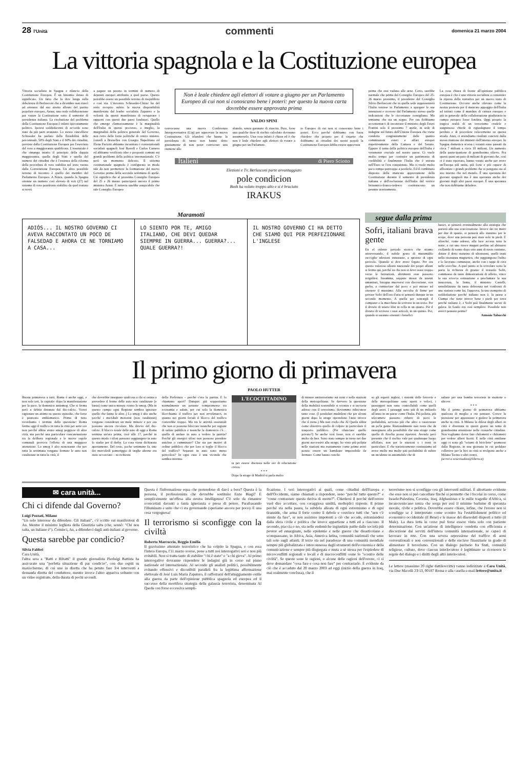28 l'Unità commenti domenica 21 marzo 2004
La vittoria spagnola e la Costituzione europea
Vittoria socialista in Spagna e rilancio della Costituzione Europea. È un binomio denso di significato. Un fatto che la dice lunga sulla debolezza di Berlusconi che a dicembre non riuscì ad ottenere dal suo stretto alleato del partito popolare europeo, Aznar, una reale collaborazione per varare la Costituzione sotto il semestre di presidenza italiana. La risoluzione del problema della Costituzione Europea è infatti spiccatamente politico. Ipotesi soddisfacenti di accordo sono state da più parti avanzate. Lo stesso cancelliere Schroeder ha parlato della flessibilità delle percentuali, 50% degli Stati e il 60% dei cittadini, previste dalla Costituzione Europea per l'esercizio del voto a maggioranza qualificata. L'essenziale è che rimanga intatto il principio della doppia maggioranza, quella degli Stati e quella del numero dei cittadini che è l'essenza della riforma della procedura di voto stabilita nel testo varato dalla Convenzione Europea. Un altro possibile terreno di incontro è quello dei membri del Parlamento Europeo. A Nizza, quando la Spagna ottenne un numero così elevato di voti (27) nel sistema di voto ponderato stabilito da quel trattato si trovò
a pagare un prezzo in termini di numero di deputati europei attribuito a quel paese. Questo potrebbe essere un possibile terreno di riequilibrio e così via. L'incontro Schroeder-Chirac ha del resto recepito subito la nuova disponibilità manifestata dal leader socialista Zapatero e la volontà da questi manifestata di recuperare i rapporti con questi due paesi fondatori. Quello che emerge clamorosamente è la marginalità dell'Italia in questo processo, o meglio, la marginalità della politica generale del Governo, non certo delle forze politiche di centro sinistra. Lunedì a Bruxelles con Giorgio Napolitano ed Elena Paciotti abbiamo incontrato i convenzionali socialisti spagnoli José Borrell e Carlos Carnero ed abbiamo verificato idee e propositi comuni sui grandi problemi della politica internazionale. C'è però un momento delicato. Il sistema costituzionale spagnolo è configurato in modo tale da non permettere la formazione del nuovo Governo prima della seconda settimana di aprile. Ciò significa che al prossimo Consiglio Europeo del 25 e 26 marzo parteciperà ancora il primo ministro Aznar. E tuttavia sarebbe auspicabile che tale Consiglio Europeo
Non è leale chiedere agli elettori di votare a giugno per un Parlamento Europeo di cui non si conoscano bene i poteri: per questo la nuova carta dovrebbe essere approvata prima
VALDO SPINI
convocasse una nuova Conferenza Intergovernativa (Cig) per approvare la nuova Costituzione. Gli irlandesi che hanno la presidenza di turno non hanno detto giustamente di non poter convocare una riunione allo
sbando, senza garanzie di riuscita. Pure, forse una qualche dose di rischio calcolato dovranno assumerselo. Una cosa infatti è chiara ed è che non è leale chiedere agli elettori di votare a giugno per un Parlamen-
to Europeo di cui non si conoscano bene i poteri. Ecco perché dobbiamo con forza chiedere che proprio per il rispetto che dobbiamo ai cittadini dei nostri popoli la Costituzione Europea debba essere approvata
Italieni di Piero Sciotto
Elezioni e Tv, Berlusconi parte avvantaggiato
pole condicion
Bush ha volato troppo alto e si è bruciato
IRAKUS
prima che essi vadano alle urne. Certo, sarebbe normale che prima del Consiglio Europeo del 25-26 marzo prossimo, il presidente del Consiglio Silvio Berlusconi che in quella sede rappresenterà l'Italia venisse in Parlamento a spiegare le sue intenzioni e ricevere dal Parlamento stesso quelle indicazioni che le circostanze consigliano. Ma temiamo che sia un sogno. Per ora dobbiamo accontentarci di incontrare il ministro degli Esteri Frattini solo il prossimo 7 aprile, in sede di indagine sul futuro dell'Unione Europea che viene condotta congiuntamente dalle quattro commissioni esteri e affari europei rispettivamente della Camera e del Senato. Eppure il tema della politica europea dell'Italia è veramente cruciale nel nostro paese. Ci vuole molto tempo per costruire un patrimonio di credibilità e finalmente l'Italia che è entrata nell'Euro se l'era conquistato. Ma ci vuole molto poco tempo purtroppo a perderlo. Ed il combinato disposto della mancata approvazione della Costituzione durante il semestre di presidenza italiana e dell'esclusione dell'Italia dal vertice britannico-franco-tedesco costituiscono un pesante arretramento.
La cosa chiara di fronte all'opinione pubblica europea è che è una vittoria socialista a consentire la ripresa della trattativa per un nuovo testo di Costituzione. Occorre anche rilevare come la nostra protesta per il mancato appoggio dell'Italia ad istituti come il mandato di cattura europeo e più in generale della collaborazione giudiziaria in campo europeo fosse fondata. Oggi proprio la tragica realtà di un terrorismo crudele e sanguinoso chiede di riguadagnare il tempo perduto e di procedere velocemente su questa strada. Anzi, ci attendiamo risultati concreti dalla stessa riunione dei ministri dell'interno europei. In Spagna domenica scorsa i votanti sono passati da circa 7 milioni a circa 10 milioni. Un aumento della partecipazione di grandissimo rilievo. Fra questi quasi un paio di milioni di giovani che, così ci è stato riportato, hanno votato anche per avere un'Europa più unita, più forte e più capace di affrontare i grandi problemi che si pongono sia al suo interno che nel mondo. È una speranza dei giovani spagnoli ma è una speranza anche dei giovani degli altri paesi europei. È una speranza che non dobbiamo deludere.
Maramotti
ADIÓS... IL NOSTRO GOVERNO CI AVEVA RACCONTATO UN POCO DE FALSEDAD E AHORA CE NE TORNIAMO A CASA...
LO SIENTO POR TE, AMIGO ITALIANO, CHE DEVI QUEDAR SIEMPRE IN GUERRA... GUERRA?... QUALE GUERRA?!
IL NOSTRO GOVERNO CI HA DETTO CHE SIAMO QUI PER PERFEZIONARE L'INGLESE
segue dalla prima
Sofri, italiani brava gente
En el ridente periodo storico che stiamo attraversando, il nobile gesto di maramaldo raccoglie adesioni entusiaste, a sprezzo di ogni pericolo. Quando si dice avere fegato. Per ora questo valoroso alleato nazionale dei propri alleati si ferma qui, perché sa che non si deve osare troppo verso le Istituzioni, altrimenti esse possono irrigidirsi. Insomma, seppure mossi da intenti umanitari, bisogna muoversi con discrezione, con garbo, a cominciare dal poco e poi mirare ad ottenere il massimo. Alla raccolta di firme per privare Sofri dell'ora d'aria si penserà dunque in un secondo momento. A quella per sottrargli il computer o la macchina da scrivere in un terzo. Per il divieto di tenere libri in cella in un quarto. Per il divieto di scrivere i suoi articoli, in un quinto. Poi, quando si saranno ottenuti i benefici
basici, si penserà eventualmente alla strategia che porterà alla sua scarcerazione. Invece dei tre metri per due di spazio, si penserà allo stanzino per le scope, dove una persona può stare solo in piedi. E oltreché, come adesso, alla luce accesa tutta la notte, a cui uno riesce magari perfino ad abituarsi crollando di sonno dopo otto anni di neon continuo, dotare il detto stanzino di ultrasuoni, quelli usati nella risonanza magnetica, che raggiungono l'udito e lo lacerano comunque, anche con i tappi di cera nelle orecchie. A quel punto si fa scivolare sotto la porta la richiesta di grazia: il testardo Sofri, commosso da tante dimostrazioni di affetto, vince la sua sciocca ostinazione a proclamare la sua innocenza, la firma, il ministro Castelli, sensibilizzato da tanta deferenza nei confronti di uno statista come lui, l'approva, fa uno zompetto di soddisfazione perché italiano non è, la passa a Ciampi che tiene invece bene i piedi per terra perché italiano è, e Sofri può finalmente uscire di galera. In fondo era così semplice. Possibile non averci pensato prima?
Antonio Tabucchi
Il primo giorno di primavera
PAOLO HUTTER
Buona primavera a tutti. Roma è anche oggi, e non solo ieri, la capitale: dopo la manifestazione per la pace, la domenica antismog. Che si ferma però a debita distanza dal dio-calcio. Vorrei ragionare un attimo su questo episodio, che forse è piuttosto emblematico. Prima di tutto ricordiamo i termini della questione: Roma ferma oggi il traffico in tutta la città per sette ore non perché abbia avuto smog peggiore di altre città, ma perché una particolare concatenazione tra la delibera regionale e le nuove regole comunali provoca l'effetto di una maggiore attenzione. Lo smog è alto nonostante che per tutta la settimana vengano fermate le auto non catalizzate in tutta la città, il
che dovrebbe insegnare qualcosa a chi si ostina a prevedere il fermo delle auto non catalizzate (e basta) come unica misura contro lo smog. (Ma in questo campo ogni Regione sembra ignorare quello che fanno le altre..) Lo smog è alto anche perché i micidiali motorini (non catalizzati) vengono considerati un male minore e per ora possono ancora circolare. Ma dicevo del dio-calcio. Il blocco totale delle auto di oggi a Roma termina un'ora prima, cioè alle 17, perché in questo modo i tifosi possono raggiungere in auto lo stadio per il derby. La cosa viene dichiarata apertamente. Del resto, poche settimane fa, uno dei mercoledì pomeriggio di targhe alterne era stato accorciato – su richiesta
della Prefettura – perché c'era la partita. E lo chiamano sport? Dunque: già sopportiamo normalmente un pesante compromesso tra economia e salute, per cui solo la domenica blocchiamo il traffico per non avvelenarci, in quanto nei giorni feriali il blocco del traffico costerebbe troppo. Ma tra le attività essenziali che non si possono bloccare neanche per ragioni di salute pubblica e neanche la domenica c'è… quella di andare in auto a vedere la partita? Perché gli energici tifosi non possono prendere autobus o camminare? Che sia per motivi di ordine pubblico che per loro si toglie il blocco del traffico? Separati in auto sono meno pericolosi? In ogni caso è una vicenda che sembra inventa-
L'ECOCITTADINO
ta per essere discussa nelle ore di educazione civica.
* * *Dopo la strage di Madrid si parla molto
di misure antiterrorismo sui treni e nelle stazioni della metropolitana. Se davvero la questione della mobilità sostenibile si scontra e si incrocia adesso con il terrorismo, dovremmo ridiscutere tante cose. (I pendolari madrileni che per alcuni giorni dopo la strage riprendono l'auto invece che il treno.) Ma non credo che Al Qaeda abbia come obiettivo quello di colpire in particolare il trasporto pubblico. (Per rilanciare quello privato?) Se anche così fosse, non ci sarebbe molto da fare. Sono stato sempre in treno nei due giorni successivi alla strage, ho visto più polizia nelle stazioni ma esattamente come prima avrei potuto essere un kamikaze impossibile da fermare. Come hanno conclu-
so gli esperti inglesi, i sistemi delle ferrovie e delle metropolitane sono aperti e veloci, i passeggeri non sono controllabili come quelli degli aerei. I passaggi sono più di un miliardo all'anno in un paese come l'Italia. Più polizia, più telecamere possono ridurre di poco le probabilità, servono più che altro a rassicurare un po'la gente. Razionalmente non resta che da rassegnarsi alla possibilità che una strage come quella di Atocha possa ripetersi. Avendo però presente che il rischio vale per qualunque luogo affollato, non per le stazioni o i treni in particolare. E che statisticamente continuiamo ad avere molte ma molte più probabilità di subire un incidente in automobile che di
saltare per una bomba terrorista in stazione o altrove.
* * *Ma il primo giorno di primavera abbiamo qualcosa di meglio a cui pensare. Cresce la pressione per apprezzare e godere la primavera anche in città. A Milano la difesa degli alberi in città è diventata in questi giorni un tema di grandissima attenzione nelle cronache cittadine. Non vogliamo dover fare chilometri e chilometri per vedere alberi fioriti. E nelle città emiliane oggi ci sono gli "sciami di biciclette" promossi dalla Regione, in una giornata in cui pedalate collettive per la bici in città si svolgono anche a Milano Torino e altri centri.
(scrivi a ecocittadino@libero.it)
✉ cara unità...
Chi ci difende dal Governo?
Luigi Pozzati, Milano
"Un solo interesse da difendere. Gli italiani", c'è scritto sui manifestoni di An. Mentre il ministro leghista della Giustizia salta (che, sennò: "Chi non salta, un italiano è"). Cominci, An, a difenderci dagli anti-italiani al governo.
Questa sarebbe par condicio?
Silvia Fabbri
Cara Unità,
l'altra sera a "Batti e Ribatti" il grande giornalista Pierluigi Battista ha assicurato una "perfetta situazione di par condicio", con due ospiti su maxischermo, di cui uno in diretta che ha potuto fare 3/4 interventi a domanda diretta del conduttore, mentre invece l'altro appariva soltanto con un video registrato, della durata di pochi secondi.
Questa è l'informazione equa che pretendono di darci a bere? Questa è la persona, il professionista che dovrebbe sostituire Enzo Biagi? È semplicemente un'offesa alla nostra intelligenza! C'è solo da rimanere sconcertati davanti a tanta ignoranza e presa di potere. Parafrasando l'illuminato e unto che ci sta governando (speriamo ancora per poco): È una cosa vergognosa!
Il terrorismo si sconfigge con la civiltà
Roberto Marcuccio, Reggio Emilia
Il gravissimo attentato terroristico che ha colpito la Spagna, e con essa l'intera Europa, l'11 marzo scorso, pone a tutti noi interrogativi seri e non più evitabili. Non si tratta tanto di stabilire "chi è stato" e "a chi giova". Al primo interrogativo dovranno rispondere le indagini già in corso sul piano nazionale ed internazionale. Al secondo gli analisti politici, possibilmente evitando offensivi e discutibili paralleli fra la legittima affermazione elettorale di José Luis Maria Zapatero, il rafforzarsi dell'atteggiamento ostile alla guerra da parte dell'opinione pubblica spagnola ed europea ed il successo della mortifera strategia della galassia terrorista, denominata Al Qaeda con forse eccessiva sempli-
ficazione. I veri interrogativi ai quali, come cittadini dell'Europa e dell'Occidente, siamo chiamati a rispondere, sono "perché tutto questo?" e "come contrastare questa deriva di morte?". Chiedersi il perché dell'orrore vuol dire accettare, con coraggiosa umiltà, molteplici risposte. Il primo perché sta nella paura, la subdola alleata di ogni estremismo e di ogni tirannide, che arma il forte contro il debole e convince tutti che "non c'è niente da fare", se non assistere impotenti a ciò che accade, estraniandosi dalla sfera civile e politica che invece appartiene a tutti ed a ciascuno. Il secondo, piaccia o no, sta nelle endemiche ingiustizie patite dalle società più povere ed emarginate, nelle epidemie e nelle guerre che disarticolano e sconquassano, in Africa, Asia, America latina, comunità nazionali che sono tali solo sugli atlanti. Il terzo sta nel paradosso di una comunità mondiale sempre più globalizzata e interconnessa dagli strumenti dell'economia e della comunicazione e sempre più disgregata e muta a sé stessa per l'esplodere di microconflitti regionali e locali e di macroconflitti come lo "scontro delle civiltà". Se queste sono le ragioni, o alcune delle ragioni dell'orrore, ci si deve domandare "cosa fare e cosa non fare" per contrastarlo. È evidente da ciò che è accaduto dal 20 marzo 2003 ad oggi (inizio della guerra in Iraq, mai realmente conclusa), che il
terrorismo non si sconfigge con gli interventi militari. È altrettanto evidente che esso non si può cancellare finché si permette che i focolai in corso, come Israele/Palestina, Cecenia, Iraq, Afghanistan e le mille tragedie d'Africa, si incancreniscano senza che sorga per essi il minimo barlume di speranza morale, civile e politica. Dovrebbe essere chiaro, infine, che l'orrore non si sconfigge se è interpretato come scontro fra l'establishment politico ed economico occidentale (il Bene) e le masse dei diseredati disposti a tutto (il Male). La dura lotta in corso può forse essere vinta solo con paziente determinazione. Con un'azione di intelligence condotta con efficienza e discrezione dai servizi dell'intera comunità internazionale, se capaci di lavorare in rete. Con una severa repressione del traffico di armi convenzionali e non convenzionali e delle enclave finanziarie in grado di alimentare il terrorismo. Con un dialogo paritario fra Stati, comunità religiose, culture, dove ciascun interlocutore è legittimato se riconosce le regole del dialogo e i diritti degli altri interlocutori.
Le lettere (massimo 20 righe dattiloscritte) vanno indirizzate a Cara Unità, via Due Macelli 23/13, 00187 Roma o alla casella e-mail lettere@unita.it